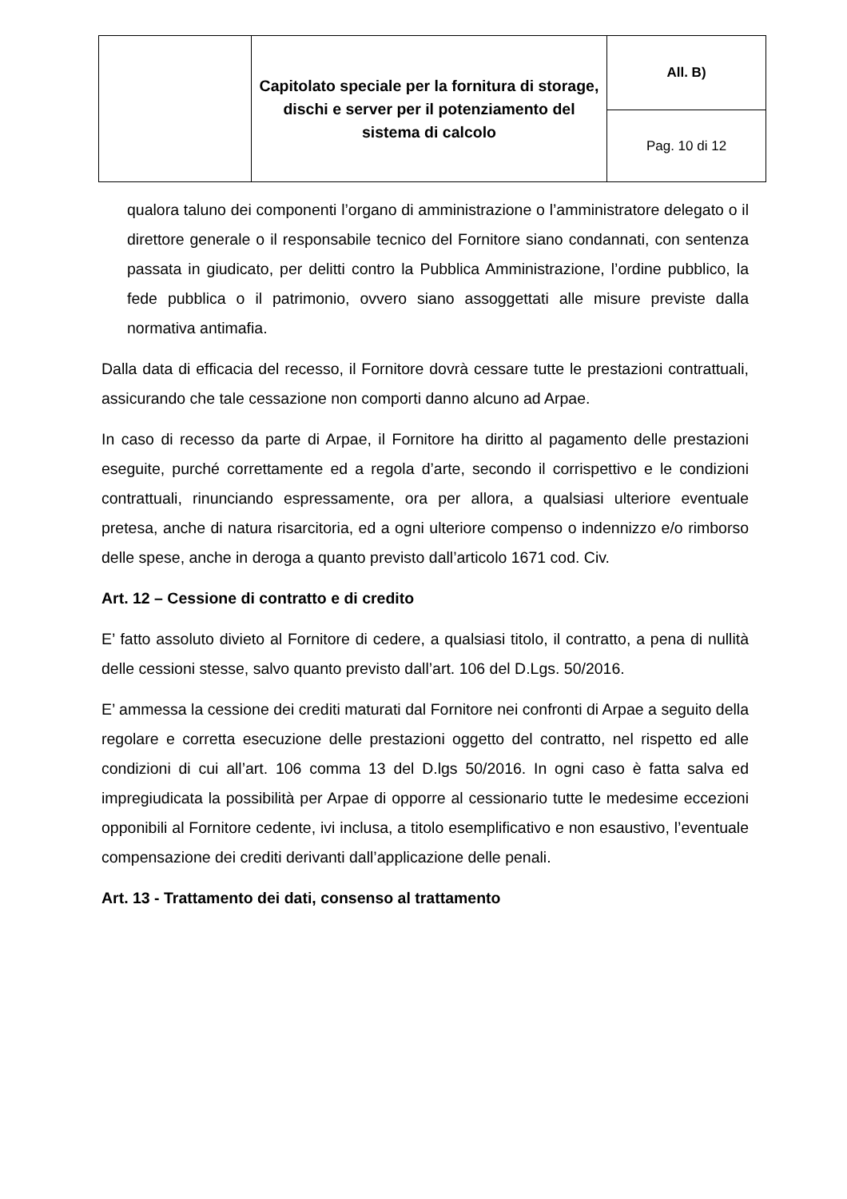| | Capitolato speciale per la fornitura di storage, dischi e server per il potenziamento del sistema di calcolo | All. B) |
| | | Pag. 10 di 12 |
qualora taluno dei componenti l’organo di amministrazione o l’amministratore delegato o il direttore generale o il responsabile tecnico del Fornitore siano condannati, con sentenza passata in giudicato, per delitti contro la Pubblica Amministrazione, l’ordine pubblico, la fede pubblica o il patrimonio, ovvero siano assoggettati alle misure previste dalla normativa antimafia.
Dalla data di efficacia del recesso, il Fornitore dovrà cessare tutte le prestazioni contrattuali, assicurando che tale cessazione non comporti danno alcuno ad Arpae.
In caso di recesso da parte di Arpae, il Fornitore ha diritto al pagamento delle prestazioni eseguite, purché correttamente ed a regola d’arte, secondo il corrispettivo e le condizioni contrattuali, rinunciando espressamente, ora per allora, a qualsiasi ulteriore eventuale pretesa, anche di natura risarcitoria, ed a ogni ulteriore compenso o indennizzo e/o rimborso delle spese, anche in deroga a quanto previsto dall’articolo 1671 cod. Civ.
Art. 12 – Cessione di contratto e di credito
E’ fatto assoluto divieto al Fornitore di cedere, a qualsiasi titolo, il contratto, a pena di nullità delle cessioni stesse, salvo quanto previsto dall’art. 106 del D.Lgs. 50/2016.
E’ ammessa la cessione dei crediti maturati dal Fornitore nei confronti di Arpae a seguito della regolare e corretta esecuzione delle prestazioni oggetto del contratto, nel rispetto ed alle condizioni di cui all’art. 106 comma 13 del D.lgs 50/2016. In ogni caso è fatta salva ed impregiudicata la possibilità per Arpae di opporre al cessionario tutte le medesime eccezioni opponibili al Fornitore cedente, ivi inclusa, a titolo esemplificativo e non esaustivo, l’eventuale compensazione dei crediti derivanti dall’applicazione delle penali.
Art. 13 - Trattamento dei dati, consenso al trattamento